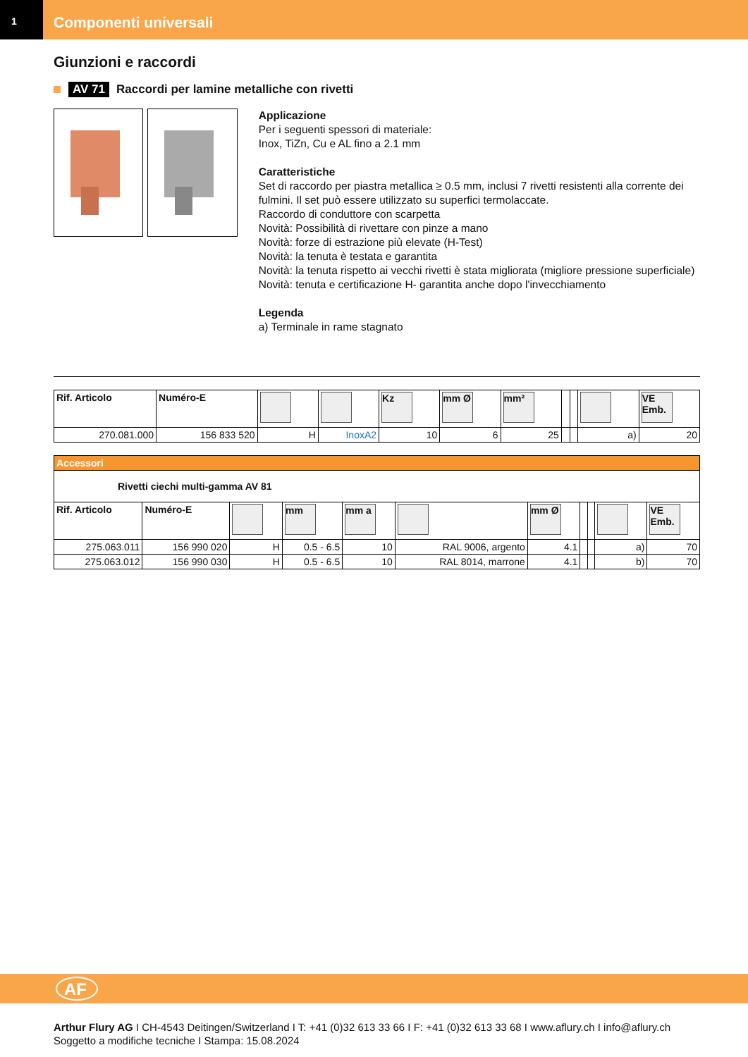1
Componenti universali
Giunzioni e raccordi
AV 71 Raccordi per lamine metalliche con rivetti
Applicazione
Per i seguenti spessori di materiale:
Inox, TiZn, Cu e AL fino a 2.1 mm
Caratteristiche
Set di raccordo per piastra metallica ≥ 0.5 mm, inclusi 7 rivetti resistenti alla corrente dei fulmini. Il set può essere utilizzato su superfici termolaccate.
Raccordo di conduttore con scarpetta
Novità: Possibilità di rivettare con pinze a mano
Novità: forze di estrazione più elevate (H-Test)
Novità: la tenuta è testata e garantita
Novità: la tenuta rispetto ai vecchi rivetti è stata migliorata (migliore pressione superficiale)
Novità: tenuta e certificazione H- garantita anche dopo l'invecchiamento
Legenda
a) Terminale in rame stagnato
| Rif. Articolo | Numéro-E | | | Kz | mm Ø | mm² | | | | VE Emb. |
| --- | --- | --- | --- | --- | --- | --- | --- | --- | --- | --- |
| 270.081.000 | 156 833 520 | H | InoxA2 | 10 | 6 | 25 | | | a) | 20 |
| Accessori | | | | | | | | | | |
| Rivetti ciechi multi-gamma AV 81 | | | | | | | | | | |
| Rif. Articolo | Numéro-E | | mm | mm a | | mm Ø | | | | VE Emb. |
| 275.063.011 | 156 990 020 | H | 0.5 - 6.5 | 10 | RAL 9006, argento | 4.1 | | | a) | 70 |
| 275.063.012 | 156 990 030 | H | 0.5 - 6.5 | 10 | RAL 8014, marrone | 4.1 | | | b) | 70 |
AF
Arthur Flury AG I CH-4543 Deitingen/Switzerland I T: +41 (0)32 613 33 66 I F: +41 (0)32 613 33 68 I www.aflury.ch I info@aflury.ch
Soggetto a modifiche tecniche I Stampa: 15.08.2024